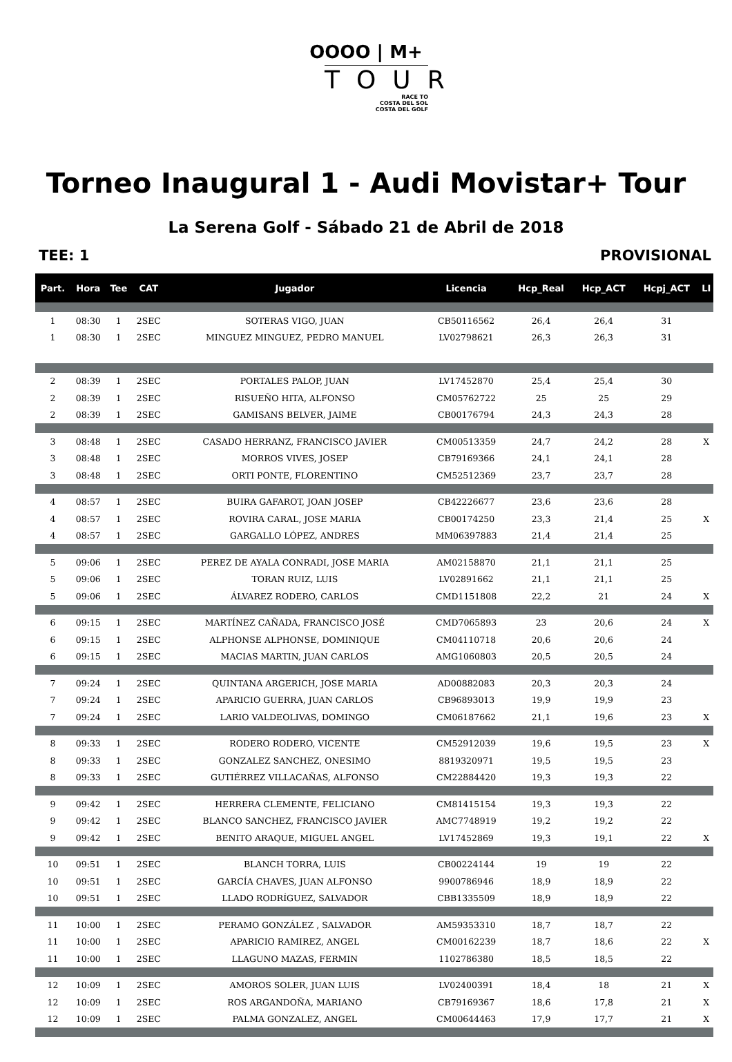OOOO | M+
TOUR
RACE TO
COSTA DEL SOL
COSTA DEL GOLF
Torneo Inaugural 1 - Audi Movistar+ Tour
La Serena Golf - Sábado 21 de Abril de 2018
TEE: 1 PROVISIONAL
| Part. | Hora | Tee | CAT | Jugador | Licencia | Hcp_Real | Hcp_ACT | Hcpj_ACT | LI |
| --- | --- | --- | --- | --- | --- | --- | --- | --- | --- |
| 1 | 08:30 | 1 | 2SEC | SOTERAS VIGO, JUAN | CB50116562 | 26,4 | 26,4 | 31 | |
| 1 | 08:30 | 1 | 2SEC | MINGUEZ MINGUEZ, PEDRO MANUEL | LV02798621 | 26,3 | 26,3 | 31 | |
| 2 | 08:39 | 1 | 2SEC | PORTALES PALOP, JUAN | LV17452870 | 25,4 | 25,4 | 30 | |
| 2 | 08:39 | 1 | 2SEC | RISUEÑO HITA, ALFONSO | CM05762722 | 25 | 25 | 29 | |
| 2 | 08:39 | 1 | 2SEC | GAMISANS BELVER, JAIME | CB00176794 | 24,3 | 24,3 | 28 | |
| 3 | 08:48 | 1 | 2SEC | CASADO HERRANZ, FRANCISCO JAVIER | CM00513359 | 24,7 | 24,2 | 28 | X |
| 3 | 08:48 | 1 | 2SEC | MORROS VIVES, JOSEP | CB79169366 | 24,1 | 24,1 | 28 | |
| 3 | 08:48 | 1 | 2SEC | ORTI PONTE, FLORENTINO | CM52512369 | 23,7 | 23,7 | 28 | |
| 4 | 08:57 | 1 | 2SEC | BUIRA GAFAROT, JOAN JOSEP | CB42226677 | 23,6 | 23,6 | 28 | |
| 4 | 08:57 | 1 | 2SEC | ROVIRA CARAL, JOSE MARIA | CB00174250 | 23,3 | 21,4 | 25 | X |
| 4 | 08:57 | 1 | 2SEC | GARGALLO LÓPEZ, ANDRES | MM06397883 | 21,4 | 21,4 | 25 | |
| 5 | 09:06 | 1 | 2SEC | PEREZ DE AYALA CONRADI, JOSE MARIA | AM02158870 | 21,1 | 21,1 | 25 | |
| 5 | 09:06 | 1 | 2SEC | TORAN RUIZ, LUIS | LV02891662 | 21,1 | 21,1 | 25 | |
| 5 | 09:06 | 1 | 2SEC | ÁLVAREZ RODERO, CARLOS | CMD1151808 | 22,2 | 21 | 24 | X |
| 6 | 09:15 | 1 | 2SEC | MARTÍNEZ CAÑADA, FRANCISCO JOSÉ | CMD7065893 | 23 | 20,6 | 24 | X |
| 6 | 09:15 | 1 | 2SEC | ALPHONSE ALPHONSE, DOMINIQUE | CM04110718 | 20,6 | 20,6 | 24 | |
| 6 | 09:15 | 1 | 2SEC | MACIAS MARTIN, JUAN CARLOS | AMG1060803 | 20,5 | 20,5 | 24 | |
| 7 | 09:24 | 1 | 2SEC | QUINTANA ARGERICH, JOSE MARIA | AD00882083 | 20,3 | 20,3 | 24 | |
| 7 | 09:24 | 1 | 2SEC | APARICIO GUERRA, JUAN CARLOS | CB96893013 | 19,9 | 19,9 | 23 | |
| 7 | 09:24 | 1 | 2SEC | LARIO VALDEOLIVAS, DOMINGO | CM06187662 | 21,1 | 19,6 | 23 | X |
| 8 | 09:33 | 1 | 2SEC | RODERO RODERO, VICENTE | CM52912039 | 19,6 | 19,5 | 23 | X |
| 8 | 09:33 | 1 | 2SEC | GONZALEZ SANCHEZ, ONESIMO | 8819320971 | 19,5 | 19,5 | 23 | |
| 8 | 09:33 | 1 | 2SEC | GUTIÉRREZ VILLACAÑAS, ALFONSO | CM22884420 | 19,3 | 19,3 | 22 | |
| 9 | 09:42 | 1 | 2SEC | HERRERA CLEMENTE, FELICIANO | CM81415154 | 19,3 | 19,3 | 22 | |
| 9 | 09:42 | 1 | 2SEC | BLANCO SANCHEZ, FRANCISCO JAVIER | AMC7748919 | 19,2 | 19,2 | 22 | |
| 9 | 09:42 | 1 | 2SEC | BENITO ARAQUE, MIGUEL ANGEL | LV17452869 | 19,3 | 19,1 | 22 | X |
| 10 | 09:51 | 1 | 2SEC | BLANCH TORRA, LUIS | CB00224144 | 19 | 19 | 22 | |
| 10 | 09:51 | 1 | 2SEC | GARCÍA CHAVES, JUAN ALFONSO | 9900786946 | 18,9 | 18,9 | 22 | |
| 10 | 09:51 | 1 | 2SEC | LLADO RODRÍGUEZ, SALVADOR | CBB1335509 | 18,9 | 18,9 | 22 | |
| 11 | 10:00 | 1 | 2SEC | PERAMO GONZÁLEZ , SALVADOR | AM59353310 | 18,7 | 18,7 | 22 | |
| 11 | 10:00 | 1 | 2SEC | APARICIO RAMIREZ, ANGEL | CM00162239 | 18,7 | 18,6 | 22 | X |
| 11 | 10:00 | 1 | 2SEC | LLAGUNO MAZAS, FERMIN | 1102786380 | 18,5 | 18,5 | 22 | |
| 12 | 10:09 | 1 | 2SEC | AMOROS SOLER, JUAN LUIS | LV02400391 | 18,4 | 18 | 21 | X |
| 12 | 10:09 | 1 | 2SEC | ROS ARGANDOÑA, MARIANO | CB79169367 | 18,6 | 17,8 | 21 | X |
| 12 | 10:09 | 1 | 2SEC | PALMA GONZALEZ, ANGEL | CM00644463 | 17,9 | 17,7 | 21 | X |